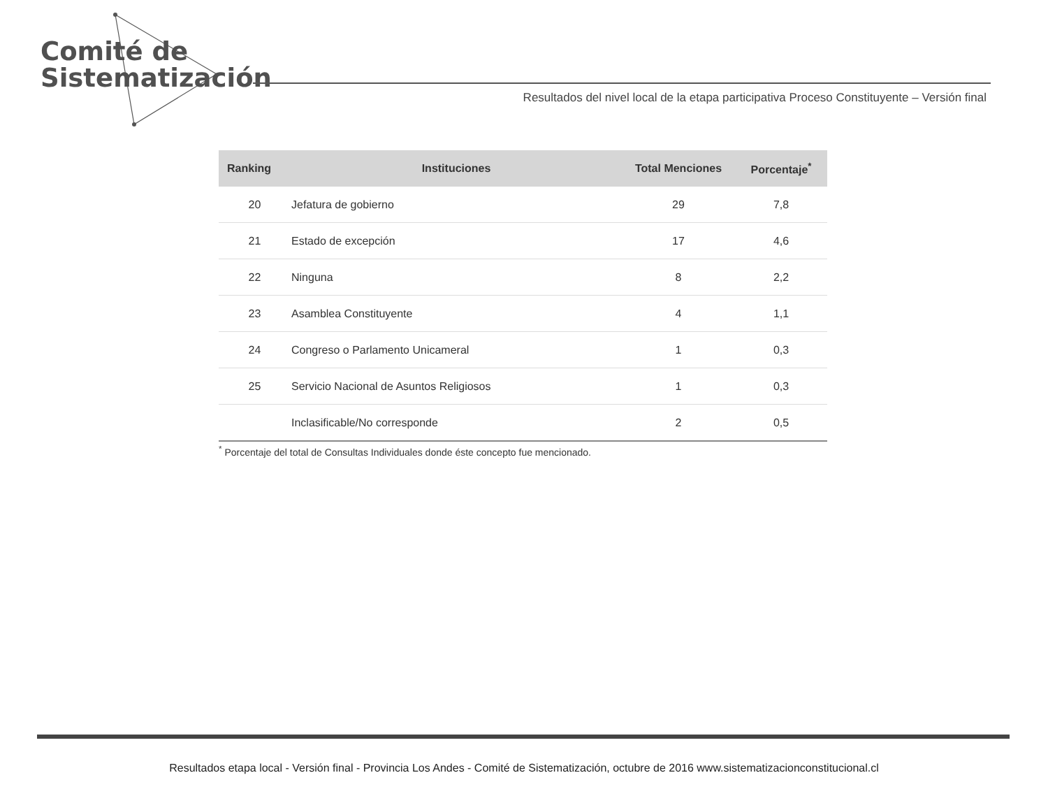Comité de
Sistematización
Resultados del nivel local de la etapa participativa Proceso Constituyente – Versión final
| Ranking | Instituciones | Total Menciones | Porcentaje<sup>*</sup> |
| --- | --- | --- | --- |
| 20 | Jefatura de gobierno | 29 | 7,8 |
| 21 | Estado de excepción | 17 | 4,6 |
| 22 | Ninguna | 8 | 2,2 |
| 23 | Asamblea Constituyente | 4 | 1,1 |
| 24 | Congreso o Parlamento Unicameral | 1 | 0,3 |
| 25 | Servicio Nacional de Asuntos Religiosos | 1 | 0,3 |
| | Inclasificable/No corresponde | 2 | 0,5 |
<sup>*</sup> Porcentaje del total de Consultas Individuales donde éste concepto fue mencionado.
Resultados etapa local - Versión final - Provincia Los Andes - Comité de Sistematización, octubre de 2016 www.sistematizacionconstitucional.cl